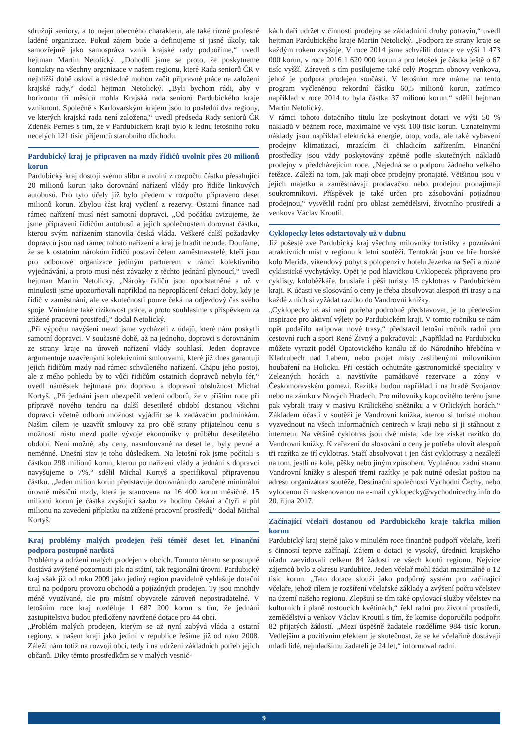sdružují seniory, a to nejen obecného charakteru, ale také různé profesně laděné organizace. Pokud zájem bude a definujeme si jasné úkoly, tak samozřejmě jako samospráva vznik krajské rady podpoříme,“ uvedl hejtman Martin Netolický. „Dohodli jsme se proto, že poskytneme kontakty na všechny organizace v našem regionu, které Rada seniorů ČR v nejbližší době osloví a následně mohou začít přípravné práce na založení krajské rady,“ dodal hejtman Netolický. „Byli bychom rádi, aby v horizontu tří měsíců mohla Krajská rada seniorů Pardubického kraje vzniknout. Společně s Karlovarským krajem jsou to poslední dva regiony, ve kterých krajská rada není založena,“ uvedl předseda Rady seniorů ČR Zdeněk Pernes s tím, že v Pardubickém kraji bylo k lednu letošního roku necelých 121 tisíc příjemců starobního důchodu.
Pardubický kraj je připraven na mzdy řidičů uvolnit přes 20 milionů korun
Pardubický kraj dostojí svému slibu a uvolní z rozpočtu částku přesahující 20 milionů korun jako dorovnání nařízení vlády pro řidiče linkových autobusů. Pro tyto účely již bylo předem v rozpočtu připraveno deset milionů korun. Zbylou část kraj vyčlení z rezervy. Ostatní finance nad rámec nařízení musí nést samotní dopravci. „Od počátku avizujeme, že jsme připraveni řidičům autobusů a jejich společnostem dorovnat částku, kterou svým nařízením stanovila česká vláda. Veškeré další požadavky dopravců jsou nad rámec tohoto nařízení a kraj je hradit nebude. Doufáme, že se k ostatním nárokům řidičů postaví čelem zaměstnavatelé, kteří jsou pro odborové organizace jediným partnerem v rámci kolektivního vyjednávání, a proto musí nést závazky z těchto jednání plynoucí,“ uvedl hejtman Martin Netolický. „Nároky řidičů jsou opodstatněné a už v minulosti jsme upozorňovali například na neproplácení čekací doby, kdy je řidič v zaměstnání, ale ve skutečnosti pouze čeká na odjezdový čas svého spoje. Vnímáme také rizikovost práce, a proto souhlasíme s příspěvkem za ztížené pracovní prostředí,“ dodal Netolický.
„Při výpočtu navýšení mezd jsme vycházeli z údajů, které nám poskytli samotní dopravci. V současné době, až na jednoho, dopravci s dorovnáním ze strany kraje na úroveň nařízení vlády souhlasí. Jeden dopravce argumentuje uzavřenými kolektivními smlouvami, které již dnes garantují jejich řidičům mzdy nad rámec schváleného nařízení. Chápu jeho postoj, ale z mého pohledu by to vůči řidičům ostatních dopravců nebylo fér,“ uvedl náměstek hejtmana pro dopravu a dopravní obslužnost Michal Kortyš. „Při jednání jsem ubezpečil vedení odborů, že v příštím roce při přípravě nového tendru na další desetileté období dostanou všichni dopravci včetně odborů možnost vyjádřit se k zadávacím podmínkám. Našim cílem je uzavřít smlouvy za pro obě strany přijatelnou cenu s možností růstu mezd podle vývoje ekonomikv v průběhu desetiletého období. Není možné, aby ceny, nasmlouvané na deset let, byly pevné a neměnné. Dnešní stav je toho důsledkem. Na letošní rok jsme počítali s částkou 298 milionů korun, kterou po nařízení vlády a jednání s dopravci navyšujeme o 7%,“ sdělil Michal Kortyš a specifikoval připravenou částku. „Jeden milion korun představuje dorovnání do zaručené minimální úrovně měsíční mzdy, která je stanovena na 16 400 korun měsíčně. 15 milionů korun je částka zvyšující sazbu za hodinu čekání a čtyři a půl milionu na zavedení příplatku na ztížené pracovní prostředí,“ dodal Michal Kortyš.
Kraj problémy malých prodejen řeší téměř deset let. Finanční podpora postupně narůstá
Problémy a udržení malých prodejen v obcích. Tomuto tématu se postupně dostává zvýšené pozornosti jak na státní, tak regionální úrovni. Pardubický kraj však již od roku 2009 jako jediný region pravidelně vyhlašuje dotační titul na podporu provozu obchodů a pojízdných prodejen. Ty jsou mnohdy méně využívané, ale pro místní obyvatele zároveň nepostradatelné. V letošním roce kraj rozděluje 1 687 200 korun s tím, že jednání zastupitelstva budou předloženy navržené dotace pro 44 obcí.
„Problém malých prodejen, kterým se až nyní zabývá vláda a ostatní regiony, v našem kraji jako jediní v republice řešíme již od roku 2008. Záleží nám totiž na rozvoji obcí, tedy i na udržení základních potřeb jejich občanů. Díky těmto prostředkům se v malých vesnič-
kách daří udržet v činnosti prodejny se základními druhy potravin,“ uvedl hejtman Pardubického kraje Martin Netolický. „Podpora ze strany kraje se každým rokem zvyšuje. V roce 2014 jsme schválili dotace ve výši 1 473 000 korun, v roce 2016 1 620 000 korun a pro letošek je částka ještě o 67 tisíc vyšší. Zároveň s tím posilujeme také celý Program obnovy venkova, jehož je podpora prodejen součástí. V letošním roce máme na tento program vyčleněnou rekordní částku 60,5 milionů korun, zatímco například v roce 2014 to byla částka 37 milionů korun,“ sdělil hejtman Martin Netolický.
V rámci tohoto dotačního titulu lze poskytnout dotaci ve výši 50 % nákladů v běžném roce, maximálně ve výši 100 tisíc korun. Uznatelnými náklady jsou například elektrická energie, otop, voda, ale také vybavení prodejny klimatizací, mrazícím či chladicím zařízením. Finanční prostředky jsou vždy poskytovány zpětně podle skutečných nákladů prodejny v předcházejícím roce. „Nejedná se o podporu žádného velkého řetězce. Záleží na tom, jak mají obce prodejny pronajaté. Většinou jsou v jejich majetku a zaměstnávají prodavačku nebo prodejnu pronajímají soukromníkovi. Příspěvek je také určen pro zásobování pojízdnou prodejnou,“ vysvětlil radní pro oblast zemědělství, životního prostředí a venkova Václav Kroutil.
Cyklopecky letos odstartovaly už v dubnu
Již pošesté zve Pardubický kraj všechny milovníky turistiky a poznávání atraktivních míst v regionu k letní soutěži. Tentokrát jsou ve hře horské kolo Merida, víkendový pobyt s polopenzí v hotelu Jezerka na Seči a různé cyklistické vychytávky. Opět je pod hlavičkou Cyklopecek připraveno pro cyklisty, koloběžkáře, bruslaře i pěší turisty 15 cyklotras v Pardubickém kraji. K účasti ve slosování o ceny je třeba absolvovat alespoň tři trasy a na každé z nich si vyžádat razítko do Vandrovní knížky.
„Cyklopecky už asi není potřeba podrobně představovat, je to především inspirace pro aktivní výlety po Pardubickém kraji. V tomto ročníku se nám opět podařilo natipovat nové trasy,“ představil letošní ročník radní pro cestovní ruch a sport René Živný a pokračoval: „Například na Pardubicku můžete vyrazit podél Opatovického kanálu až do Národního hřebčína v Kladrubech nad Labem, nebo projet místy zaslíbenými milovníkům houbaření na Holicku. Při cestách ochutnáte gastronomické speciality v Železných horách a navštívíte památkové rezervace a zóny v Českomoravském pomezí. Razítka budou například i na hradě Svojanov nebo na zámku v Nových Hradech. Pro milovníky kopcovitého terénu jsme pak vybrali trasy v masivu Králického sněžníku a v Orlických horách.“ Základem účasti v soutěži je Vandrovní knížka, kterou si turisté mohou vyzvednout na všech informačních centrech v kraji nebo si ji stáhnout z internetu. Na většině cyklotras jsou dvě místa, kde lze získat razítko do Vandrovní knížky. K zařazení do slosování o ceny je potřeba ulovit alespoň tři razítka ze tří cyklotras. Stačí absolvovat i jen část cyklotrasy a nezáleží na tom, jestli na kole, pěšky nebo jiným způsobem. Vyplněnou zadní stranu Vandrovní knížky s alespoň třemi razítky je pak nutné odeslat poštou na adresu organizátora soutěže, Destinační společnosti Východní Čechy, nebo vyfocenou či naskenovanou na e-mail cyklopecky@vychodnicechy.info do 20. října 2017.
Začínající včelaři dostanou od Pardubického kraje takřka milion korun
Pardubický kraj stejně jako v minulém roce finančně podpoří včelaře, kteří s činností teprve začínají. Zájem o dotaci je vysoký, úředníci krajského úřadu zaevidovali celkem 84 žádostí ze všech koutů regionu. Nejvíce zájemců bylo z okresu Pardubice. Jeden včelař mohl žádat maximálně o 12 tisíc korun. „Tato dotace slouží jako podpůrný systém pro začínající včelaře, jehož cílem je rozšíření včelařské základy a zvýšení počtu včelstev na území našeho regionu. Zlepšují se tím také opylovací služby včelstev na kulturních i planě rostoucích květinách,“ řekl radní pro životní prostředí, zemědělství a venkov Václav Kroutil s tím, že komise doporučila podpořit 82 přijatých žádostí. „Mezi úspěšně žadatele rozdělíme 984 tisíc korun. Vedlejším a pozitivním efektem je skutečnost, že se ke včelařině dostávají mladí lidé, nejmladšímu žadateli je 24 let,“ informoval radní.
9